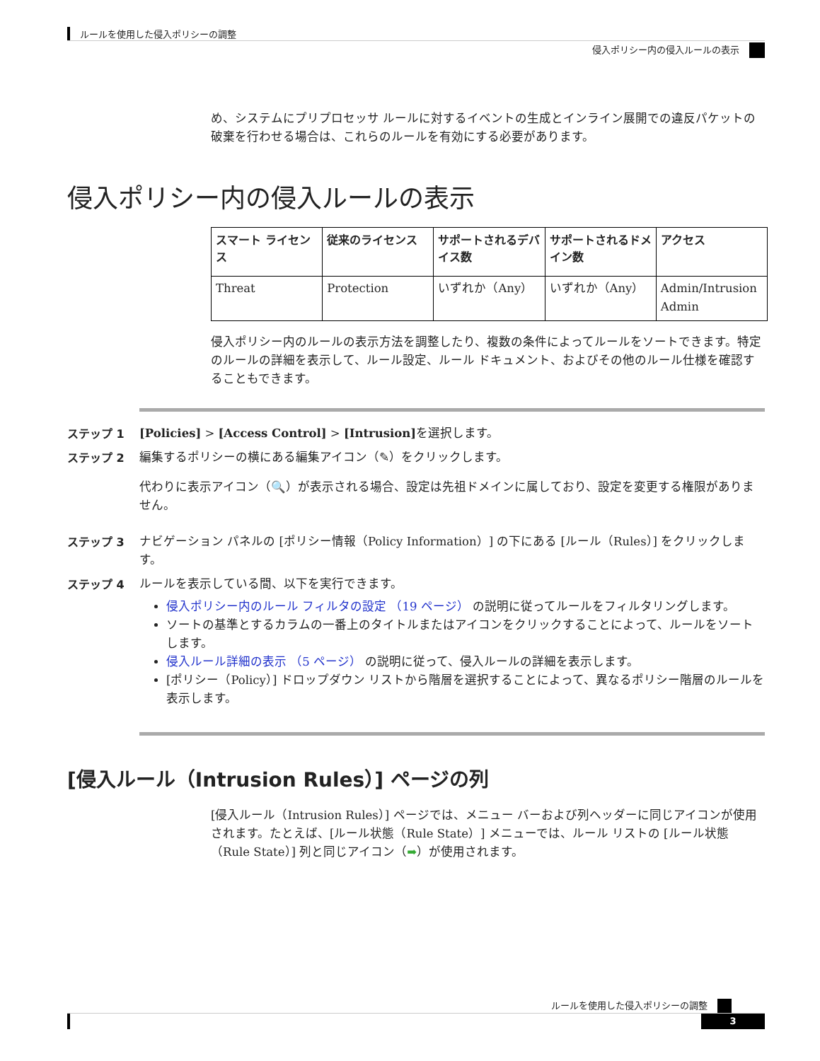ルールを使用した侵入ポリシーの調整
侵入ポリシー内の侵入ルールの表示
め、システムにプリプロセッサ ルールに対するイベントの生成とインライン展開での違反パケットの破棄を行わせる場合は、これらのルールを有効にする必要があります。
侵入ポリシー内の侵入ルールの表示
| スマート ライセンス | 従来のライセンス | サポートされるデバイス数 | サポートされるドメイン数 | アクセス |
| --- | --- | --- | --- | --- |
| Threat | Protection | いずれか（Any） | いずれか（Any） | Admin/Intrusion Admin |
侵入ポリシー内のルールの表示方法を調整したり、複数の条件によってルールをソートできます。特定のルールの詳細を表示して、ルール設定、ルール ドキュメント、およびその他のルール仕様を確認することもできます。
ステップ 1 [Policies] > [Access Control] > [Intrusion] を選択します。
ステップ 2 編集するポリシーの横にある編集アイコン（✎）をクリックします。
代わりに表示アイコン（🔍）が表示される場合、設定は先祖ドメインに属しており、設定を変更する権限がありません。
ステップ 3 ナビゲーション パネルの [ポリシー情報（Policy Information）] の下にある [ルール（Rules）] をクリックします。
ステップ 4 ルールを表示している間、以下を実行できます。
侵入ポリシー内のルール フィルタの設定 （19 ページ） の説明に従ってルールをフィルタリングします。
ソートの基準とするカラムの一番上のタイトルまたはアイコンをクリックすることによって、ルールをソートします。
侵入ルール詳細の表示 （5 ページ） の説明に従って、侵入ルールの詳細を表示します。
[ポリシー（Policy）] ドロップダウン リストから階層を選択することによって、異なるポリシー階層のルールを表示します。
[侵入ルール（Intrusion Rules）] ページの列
[侵入ルール（Intrusion Rules）] ページでは、メニュー バーおよび列ヘッダーに同じアイコンが使用されます。たとえば、[ルール状態（Rule State）] メニューでは、ルール リストの [ルール状態（Rule State）] 列と同じアイコン（➡）が使用されます。
ルールを使用した侵入ポリシーの調整
3